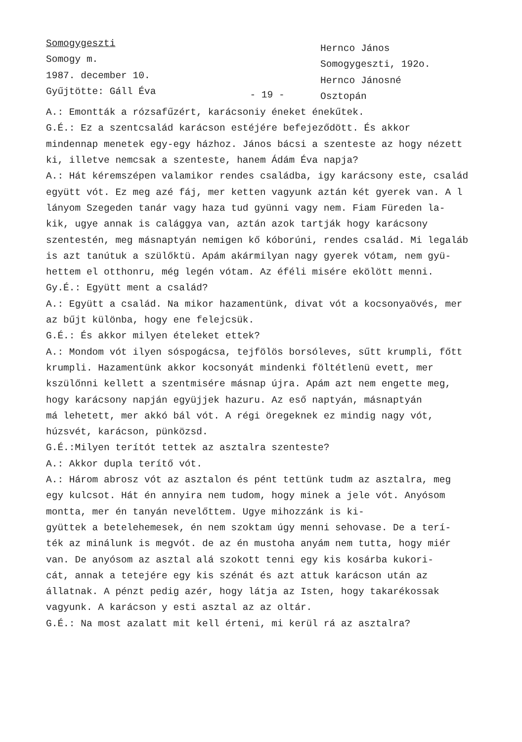Somogygeszti
Somogy m.
1987. december 10.
Gyűjtötte: Gáll Éva
- 19 -
Hernco János
Somogygeszti, 192o.
Hernco Jánosné
Osztopán
A.: Emontták a rózsafűzért, karácsoniy éneket énekűtek.
G.É.: Ez a szentcsalád karácson estéjére befejeződött. És akkor
mindennap menetek egy-egy házhoz. János bácsi a szenteste az hogy nézett
ki, illetve nemcsak a szenteste, hanem Ádám Éva napja?
A.: Hát kéremszépen valamikor rendes családba, igy karácsony este, család
együtt vót. Ez meg azé fáj, mer ketten vagyunk aztán két gyerek van. A l
lányom Szegeden tanár vagy haza tud gyünni vagy nem. Fiam Füreden la-
kik, ugye annak is calággya van, aztán azok tartják hogy karácsony
szentestén, meg másnaptyán nemigen kő kóborúni, rendes család. Mi legaláb
is azt tanútuk a szülőktü. Apám akármilyan nagy gyerek vótam, nem gyü-
hettem el otthonru, még legén vótam. Az éféli misére ekölött menni.
Gy.É.: Együtt ment a család?
A.: Együtt a család. Na mikor hazamentünk, divat vót a kocsonyaövés, mer
az bűjt különba, hogy ene felejcsük.
G.É.: És akkor milyen ételeket ettek?
A.: Mondom vót ilyen sóspogácsa, tejfölös borsóleves, sűtt krumpli, főtt
krumpli. Hazamentünk akkor kocsonyát mindenki föltétlenü evett, mer
kszülőnni kellett a szentmisére másnap újra. Apám azt nem engette meg,
hogy karácsony napján együjjek hazuru. Az eső naptyán, másnaptyán
má lehetett, mer akkó bál vót. A régi öregeknek ez mindig nagy vót,
húzsvét, karácson, pünközsd.
G.É.:Milyen terítót tettek az asztalra szenteste?
A.: Akkor dupla terítő vót.
A.: Három abrosz vót az asztalon és pént tettünk tudm az asztalra, meg
egy kulcsot. Hát én annyira nem tudom, hogy minek a jele vót. Anyósom
montta, mer én tanyán nevelőttem. Ugye mihozzánk is ki-
gyüttek a betelehemesek, én nem szoktam úgy menni sehovase. De a terí-
ték az minálunk is megvót. de az én mustoha anyám nem tutta, hogy miér
van. De anyósom az asztal alá szokott tenni egy kis kosárba kukori-
cát, annak a tetejére egy kis szénát és azt attuk karácson után az
állatnak. A pénzt pedig azér, hogy látja az Isten, hogy takarékossak
vagyunk. A karácson y esti asztal az az oltár.
G.É.: Na most azalatt mit kell érteni, mi kerül rá az asztalra?